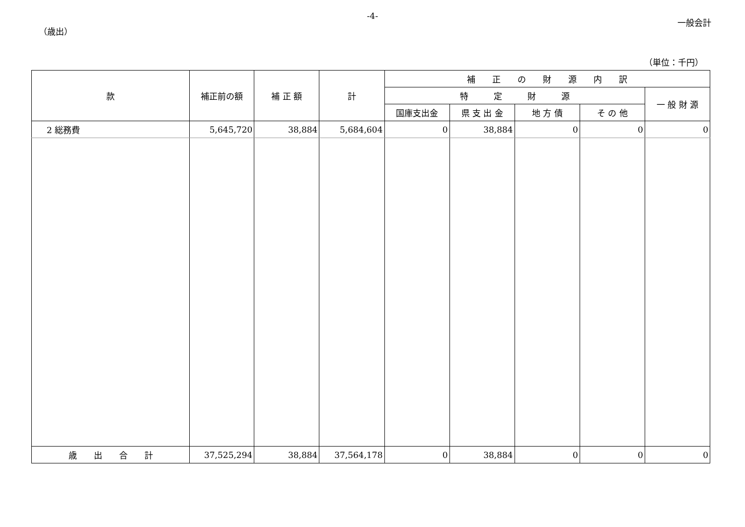-4-
一般会計
（歳出）
（単位：千円）
| 款 | 補正前の額 | 補 正 額 | 計 | 補 正 の 財 源 内 訳 | | | | |
| --- | --- | --- | --- | --- | --- | --- | --- | --- |
| | | | | 特 定 財 源 | | | | 一 般 財 源 |
| | | | | 国庫支出金 | 県 支 出 金 | 地 方 債 | そ の 他 | |
| 2 総務費 | 5,645,720 | 38,884 | 5,684,604 | 0 | 38,884 | 0 | 0 | 0 |
| 歳 出 合 計 | 37,525,294 | 38,884 | 37,564,178 | 0 | 38,884 | 0 | 0 | 0 |